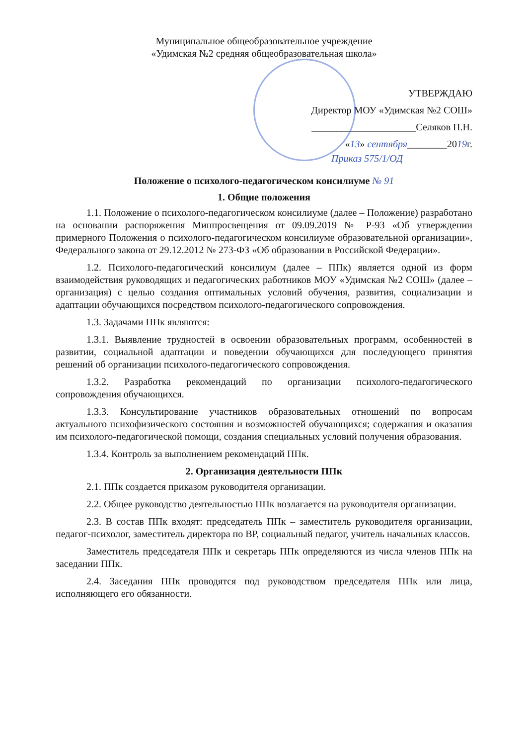Муниципальное общеобразовательное учреждение
«Удимская №2 средняя общеобразовательная школа»
УТВЕРЖДАЮ
Директор МОУ «Удимская №2 СОШ»
_____________________Селяков П.Н.
«13» сентября________2019г.
Приказ 575/1/ОД
Положение о психолого-педагогическом консилиуме № 91
1. Общие положения
1.1. Положение о психолого-педагогическом консилиуме (далее – Положение) разработано на основании распоряжения Минпросвещения от 09.09.2019 № Р-93 «Об утверждении примерного Положения о психолого-педагогическом консилиуме образовательной организации», Федерального закона от 29.12.2012 № 273-ФЗ «Об образовании в Российской Федерации».
1.2. Психолого-педагогический консилиум (далее – ППк) является одной из форм взаимодействия руководящих и педагогических работников МОУ «Удимская №2 СОШ» (далее – организация) с целью создания оптимальных условий обучения, развития, социализации и адаптации обучающихся посредством психолого-педагогического сопровождения.
1.3. Задачами ППк являются:
1.3.1. Выявление трудностей в освоении образовательных программ, особенностей в развитии, социальной адаптации и поведении обучающихся для последующего принятия решений об организации психолого-педагогического сопровождения.
1.3.2. Разработка рекомендаций по организации психолого-педагогического сопровождения обучающихся.
1.3.3. Консультирование участников образовательных отношений по вопросам актуального психофизического состояния и возможностей обучающихся; содержания и оказания им психолого-педагогической помощи, создания специальных условий получения образования.
1.3.4. Контроль за выполнением рекомендаций ППк.
2. Организация деятельности ППк
2.1. ППк создается приказом руководителя организации.
2.2. Общее руководство деятельностью ППк возлагается на руководителя организации.
2.3. В состав ППк входят: председатель ППк – заместитель руководителя организации, педагог-психолог, заместитель директора по ВР, социальный педагог, учитель начальных классов.
Заместитель председателя ППк и секретарь ППк определяются из числа членов ППк на заседании ППк.
2.4. Заседания ППк проводятся под руководством председателя ППк или лица, исполняющего его обязанности.